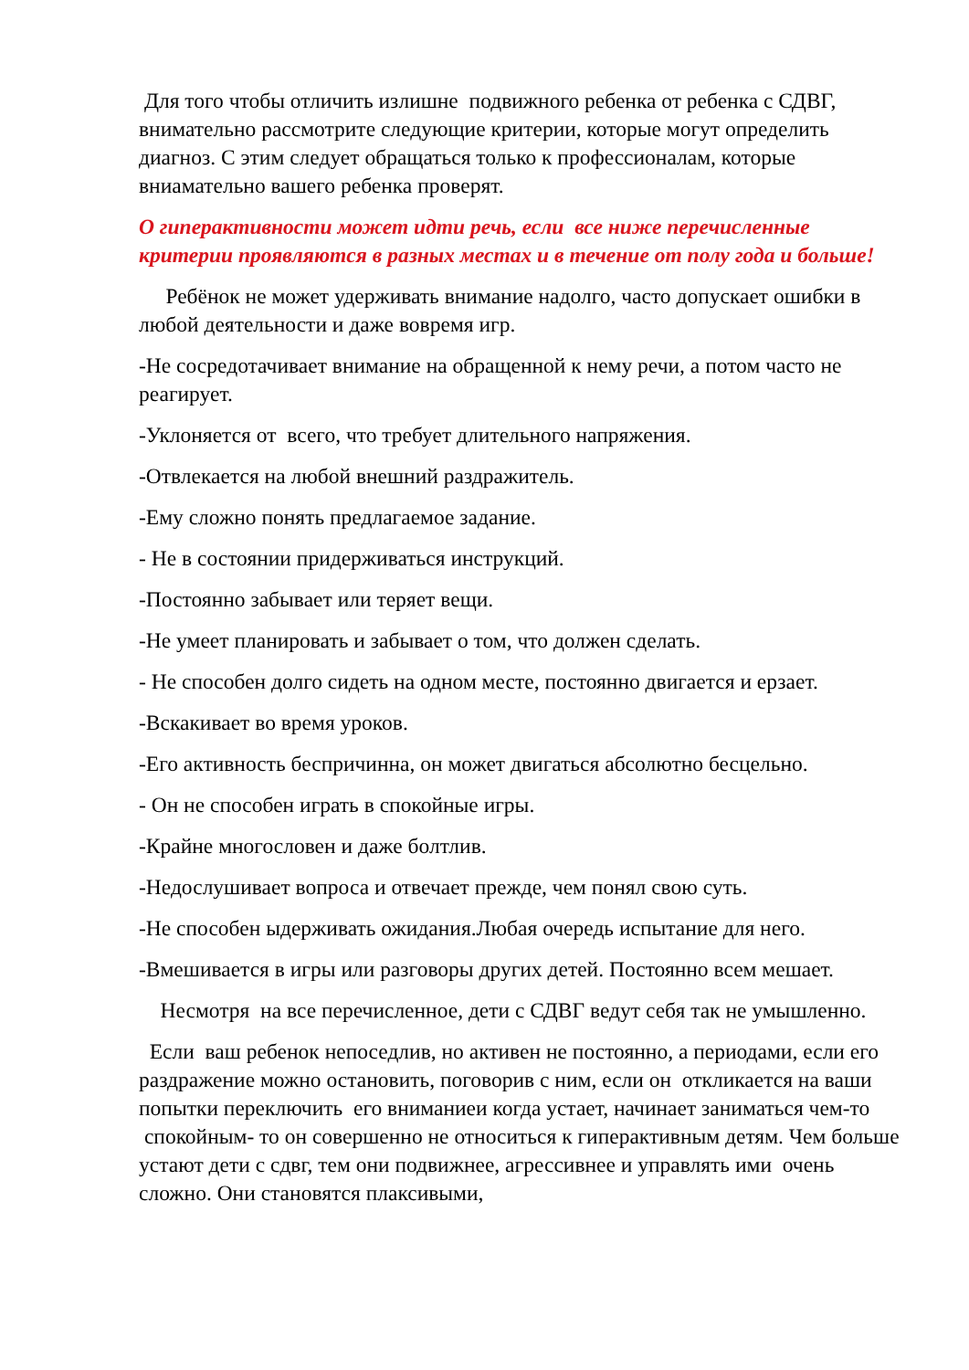Для того чтобы отличить излишне подвижного ребенка от ребенка с СДВГ, внимательно рассмотрите следующие критерии, которые могут определить диагноз. С этим следует обращаться только к профессионалам, которые вниамательно вашего ребенка проверят.
О гиперактивности может идти речь, если все ниже перечисленные критерии проявляются в разных местах и в течение от полу года и больше!
Ребёнок не может удерживать внимание надолго, часто допускает ошибки в любой деятельности и даже вовремя игр.
-Не сосредотачивает внимание на обращенной к нему речи, а потом часто не реагирует.
-Уклоняется от всего, что требует длительного напряжения.
-Отвлекается на любой внешний раздражитель.
-Ему сложно понять предлагаемое задание.
- Не в состоянии придерживаться инструкций.
-Постоянно забывает или теряет вещи.
-Не умеет планировать и забывает о том, что должен сделать.
- Не способен долго сидеть на одном месте, постоянно двигается и ерзает.
-Вскакивает во время уроков.
-Его активность беспричинна, он может двигаться абсолютно бесцельно.
- Он не способен играть в спокойные игры.
-Крайне многословен и даже болтлив.
-Недослушивает вопроса и отвечает прежде, чем понял свою суть.
-Не способен ыдерживать ожидания.Любая очередь испытание для него.
-Вмешивается в игры или разговоры других детей. Постоянно всем мешает.
Несмотря на все перечисленное, дети с СДВГ ведут себя так не умышленно.
Если ваш ребенок непоседлив, но активен не постоянно, а периодами, если его раздражение можно остановить, поговорив с ним, если он откликается на ваши попытки переключить его вниманиеи когда устает, начинает заниматься чем-то спокойным- то он совершенно не относиться к гиперактивным детям. Чем больше устают дети с сдвг, тем они подвижнее, агрессивнее и управлять ими очень сложно. Они становятся плаксивыми,